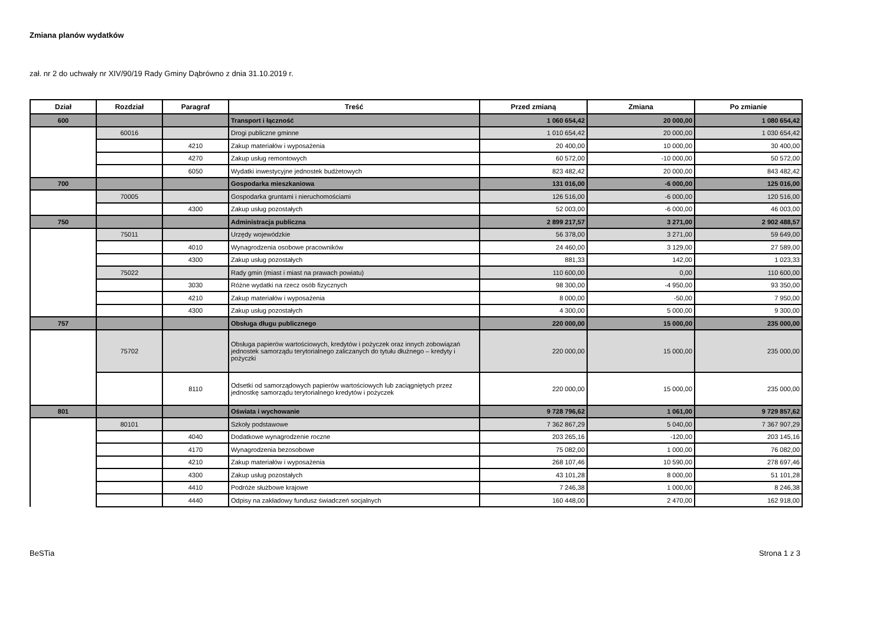Zmiana planów wydatków
zał. nr 2 do uchwały nr XIV/90/19 Rady Gminy Dąbrówno z dnia 31.10.2019 r.
| Dział | Rozdział | Paragraf | Treść | Przed zmianą | Zmiana | Po zmianie |
| --- | --- | --- | --- | --- | --- | --- |
| 600 | | | Transport i łączność | 1 060 654,42 | 20 000,00 | 1 080 654,42 |
| | 60016 | | Drogi publiczne gminne | 1 010 654,42 | 20 000,00 | 1 030 654,42 |
| | | 4210 | Zakup materiałów i wyposażenia | 20 400,00 | 10 000,00 | 30 400,00 |
| | | 4270 | Zakup usług remontowych | 60 572,00 | -10 000,00 | 50 572,00 |
| | | 6050 | Wydatki inwestycyjne jednostek budżetowych | 823 482,42 | 20 000,00 | 843 482,42 |
| 700 | | | Gospodarka mieszkaniowa | 131 016,00 | -6 000,00 | 125 016,00 |
| | 70005 | | Gospodarka gruntami i nieruchomościami | 126 516,00 | -6 000,00 | 120 516,00 |
| | | 4300 | Zakup usług pozostałych | 52 003,00 | -6 000,00 | 46 003,00 |
| 750 | | | Administracja publiczna | 2 899 217,57 | 3 271,00 | 2 902 488,57 |
| | 75011 | | Urzędy wojewódzkie | 56 378,00 | 3 271,00 | 59 649,00 |
| | | 4010 | Wynagrodzenia osobowe pracowników | 24 460,00 | 3 129,00 | 27 589,00 |
| | | 4300 | Zakup usług pozostałych | 881,33 | 142,00 | 1 023,33 |
| | 75022 | | Rady gmin (miast i miast na prawach powiatu) | 110 600,00 | 0,00 | 110 600,00 |
| | | 3030 | Różne wydatki na rzecz osób fizycznych | 98 300,00 | -4 950,00 | 93 350,00 |
| | | 4210 | Zakup materiałów i wyposażenia | 8 000,00 | -50,00 | 7 950,00 |
| | | 4300 | Zakup usług pozostałych | 4 300,00 | 5 000,00 | 9 300,00 |
| 757 | | | Obsługa długu publicznego | 220 000,00 | 15 000,00 | 235 000,00 |
| | 75702 | | Obsługa papierów wartościowych, kredytów i pożyczek oraz innych zobowiązań jednostek samorządu terytorialnego zaliczanych do tytułu dłużnego – kredyty i pożyczki | 220 000,00 | 15 000,00 | 235 000,00 |
| | | 8110 | Odsetki od samorządowych papierów wartościowych lub zaciągniętych przez jednostkę samorządu terytorialnego kredytów i pożyczek | 220 000,00 | 15 000,00 | 235 000,00 |
| 801 | | | Oświata i wychowanie | 9 728 796,62 | 1 061,00 | 9 729 857,62 |
| | 80101 | | Szkoły podstawowe | 7 362 867,29 | 5 040,00 | 7 367 907,29 |
| | | 4040 | Dodatkowe wynagrodzenie roczne | 203 265,16 | -120,00 | 203 145,16 |
| | | 4170 | Wynagrodzenia bezosobowe | 75 082,00 | 1 000,00 | 76 082,00 |
| | | 4210 | Zakup materiałów i wyposażenia | 268 107,46 | 10 590,00 | 278 697,46 |
| | | 4300 | Zakup usług pozostałych | 43 101,28 | 8 000,00 | 51 101,28 |
| | | 4410 | Podróże służbowe krajowe | 7 246,38 | 1 000,00 | 8 246,38 |
| | | 4440 | Odpisy na zakładowy fundusz świadczeń socjalnych | 160 448,00 | 2 470,00 | 162 918,00 |
BeSTia Strona 1 z 3